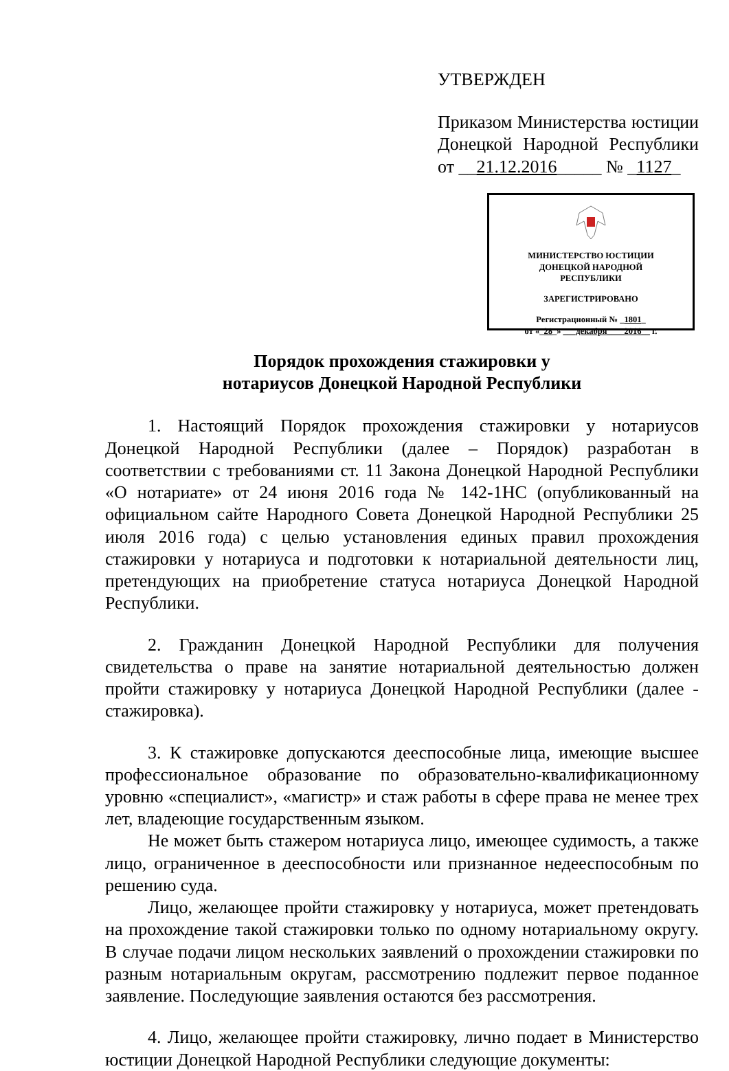УТВЕРЖДЕН
Приказом Министерства юстиции Донецкой Народной Республики от __21.12.2016_____ № _1127_
МИНИСТЕРСТВО ЮСТИЦИИ
ДОНЕЦКОЙ НАРОДНОЙ
РЕСПУБЛИКИ
ЗАРЕГИСТРИРОВАНО
Регистрационный № _1801_
от «_28_» ___декабря____2016__ г.
Порядок прохождения стажировки у
нотариусов Донецкой Народной Республики
1. Настоящий Порядок прохождения стажировки у нотариусов Донецкой Народной Республики (далее – Порядок) разработан в соответствии с требованиями ст. 11 Закона Донецкой Народной Республики «О нотариате» от 24 июня 2016 года № 142-1НС (опубликованный на официальном сайте Народного Совета Донецкой Народной Республики 25 июля 2016 года) с целью установления единых правил прохождения стажировки у нотариуса и подготовки к нотариальной деятельности лиц, претендующих на приобретение статуса нотариуса Донецкой Народной Республики.
2. Гражданин Донецкой Народной Республики для получения свидетельства о праве на занятие нотариальной деятельностью должен пройти стажировку у нотариуса Донецкой Народной Республики (далее - стажировка).
3. К стажировке допускаются дееспособные лица, имеющие высшее профессиональное образование по образовательно-квалификационному уровню «специалист», «магистр» и стаж работы в сфере права не менее трех лет, владеющие государственным языком.
Не может быть стажером нотариуса лицо, имеющее судимость, а также лицо, ограниченное в дееспособности или признанное недееспособным по решению суда.
Лицо, желающее пройти стажировку у нотариуса, может претендовать на прохождение такой стажировки только по одному нотариальному округу. В случае подачи лицом нескольких заявлений о прохождении стажировки по разным нотариальным округам, рассмотрению подлежит первое поданное заявление. Последующие заявления остаются без рассмотрения.
4. Лицо, желающее пройти стажировку, лично подает в Министерство юстиции Донецкой Народной Республики следующие документы: